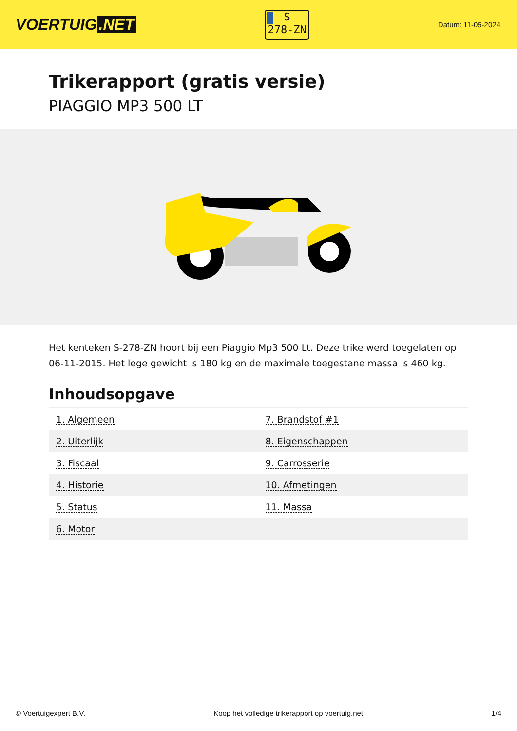VOERTUIG.NET
S
278-ZN
Datum: 11-05-2024
Trikerapport (gratis versie)
PIAGGIO MP3 500 LT
Het kenteken S-278-ZN hoort bij een Piaggio Mp3 500 Lt. Deze trike werd toegelaten op 06-11-2015. Het lege gewicht is 180 kg en de maximale toegestane massa is 460 kg.
Inhoudsopgave
| 1. Algemeen | 7. Brandstof #1 |
| 2. Uiterlijk | 8. Eigenschappen |
| 3. Fiscaal | 9. Carrosserie |
| 4. Historie | 10. Afmetingen |
| 5. Status | 11. Massa |
| 6. Motor | |
© Voertuigexpert B.V. Koop het volledige trikerapport op voertuig.net
1/4